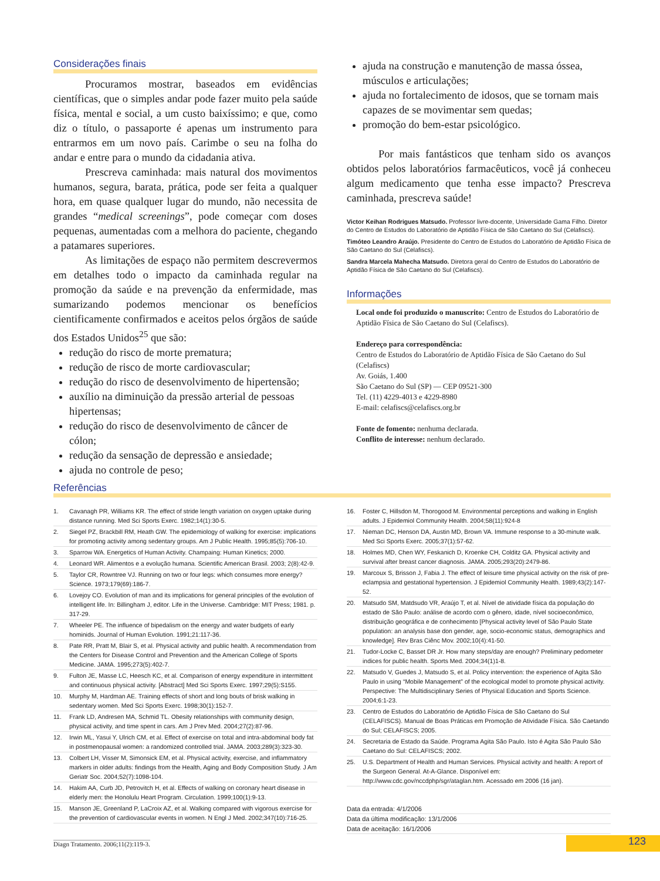Considerações finais
Procuramos mostrar, baseados em evidências científicas, que o simples andar pode fazer muito pela saúde física, mental e social, a um custo baixíssimo; e que, como diz o título, o passaporte é apenas um instrumento para entrarmos em um novo país. Carimbe o seu na folha do andar e entre para o mundo da cidadania ativa.
Prescreva caminhada: mais natural dos movimentos humanos, segura, barata, prática, pode ser feita a qualquer hora, em quase qualquer lugar do mundo, não necessita de grandes “medical screenings”, pode começar com doses pequenas, aumentadas com a melhora do paciente, chegando a patamares superiores.
As limitações de espaço não permitem descrevermos em detalhes todo o impacto da caminhada regular na promoção da saúde e na prevenção da enfermidade, mas sumarizando podemos mencionar os benefícios cientificamente confirmados e aceitos pelos órgãos de saúde dos Estados Unidos<sup>25</sup> que são:
redução do risco de morte prematura;
redução de risco de morte cardiovascular;
redução do risco de desenvolvimento de hipertensão;
auxílio na diminuição da pressão arterial de pessoas hipertensas;
redução do risco de desenvolvimento de câncer de cólon;
redução da sensação de depressão e ansiedade;
ajuda no controle de peso;
ajuda na construção e manutenção de massa óssea, músculos e articulações;
ajuda no fortalecimento de idosos, que se tornam mais capazes de se movimentar sem quedas;
promoção do bem-estar psicológico.
Por mais fantásticos que tenham sido os avanços obtidos pelos laboratórios farmacêuticos, você já conheceu algum medicamento que tenha esse impacto? Prescreva caminhada, prescreva saúde!
Victor Keihan Rodrigues Matsudo. Professor livre-docente, Universidade Gama Filho. Diretor do Centro de Estudos do Laboratório de Aptidão Física de São Caetano do Sul (Celafiscs).
Timóteo Leandro Araújo. Presidente do Centro de Estudos do Laboratório de Aptidão Física de São Caetano do Sul (Celafiscs).
Sandra Marcela Mahecha Matsudo. Diretora geral do Centro de Estudos do Laboratório de Aptidão Física de São Caetano do Sul (Celafiscs).
Informações
Local onde foi produzido o manuscrito: Centro de Estudos do Laboratório de Aptidão Física de São Caetano do Sul (Celafiscs).
Endereço para correspondência:
Centro de Estudos do Laboratório de Aptidão Física de São Caetano do Sul (Celafiscs)
Av. Goiás, 1.400
São Caetano do Sul (SP) — CEP 09521-300
Tel. (11) 4229-4013 e 4229-8980
E-mail: celafiscs@celafiscs.org.br
Fonte de fomento: nenhuma declarada.
Conflito de interesse: nenhum declarado.
Referências
1. Cavanagh PR, Williams KR. The effect of stride length variation on oxygen uptake during distance running. Med Sci Sports Exerc. 1982;14(1):30-5.
2. Siegel PZ, Brackbill RM, Heath GW. The epidemiology of walking for exercise: implications for promoting activity among sedentary groups. Am J Public Health. 1995;85(5):706-10.
3. Sparrow WA. Energetics of Human Activity. Champaing: Human Kinetics; 2000.
4. Leonard WR. Alimentos e a evolução humana. Scientific American Brasil. 2003; 2(8):42-9.
5. Taylor CR, Rowntree VJ. Running on two or four legs: which consumes more energy? Science. 1973;179(69):186-7.
6. Lovejoy CO. Evolution of man and its implications for general principles of the evolution of intelligent life. In: Billingham J, editor. Life in the Universe. Cambridge: MIT Press; 1981. p. 317-29.
7. Wheeler PE. The influence of bipedalism on the energy and water budgets of early hominids. Journal of Human Evolution. 1991;21:117-36.
8. Pate RR, Pratt M, Blair S, et al. Physical activity and public health. A recommendation from the Centers for Disease Control and Prevention and the American College of Sports Medicine. JAMA. 1995;273(5):402-7.
9. Fulton JE, Masse LC, Heesch KC, et al. Comparison of energy expenditure in intermittent and continuous physical activity. [Abstract] Med Sci Sports Exerc. 1997;29(5):S155.
10. Murphy M, Hardman AE. Training effects of short and long bouts of brisk walking in sedentary women. Med Sci Sports Exerc. 1998;30(1):152-7.
11. Frank LD, Andresen MA, Schmid TL. Obesity relationships with community design, physical activity, and time spent in cars. Am J Prev Med. 2004;27(2):87-96.
12. Irwin ML, Yasui Y, Ulrich CM, et al. Effect of exercise on total and intra-abdominal body fat in postmenopausal women: a randomized controlled trial. JAMA. 2003;289(3):323-30.
13. Colbert LH, Visser M, Simonsick EM, et al. Physical activity, exercise, and inflammatory markers in older adults: findings from the Health, Aging and Body Composition Study. J Am Geriatr Soc. 2004;52(7):1098-104.
14. Hakim AA, Curb JD, Petrovitch H, et al. Effects of walking on coronary heart disease in elderly men: the Honolulu Heart Program. Circulation. 1999;100(1):9-13.
15. Manson JE, Greenland P, LaCroix AZ, et al. Walking compared with vigorous exercise for the prevention of cardiovascular events in women. N Engl J Med. 2002;347(10):716-25.
16. Foster C, Hillsdon M, Thorogood M. Environmental perceptions and walking in English adults. J Epidemiol Community Health. 2004;58(11):924-8
17. Nieman DC, Henson DA, Austin MD, Brown VA. Immune response to a 30-minute walk. Med Sci Sports Exerc. 2005;37(1):57-62.
18. Holmes MD, Chen WY, Feskanich D, Kroenke CH, Colditz GA. Physical activity and survival after breast cancer diagnosis. JAMA. 2005;293(20):2479-86.
19. Marcoux S, Brisson J, Fabia J. The effect of leisure time physical activity on the risk of pre-eclampsia and gestational hypertension. J Epidemiol Community Health. 1989;43(2):147-52.
20. Matsudo SM, Matdsudo VR, Araújo T, et al. Nível de atividade física da população do estado de São Paulo: análise de acordo com o gênero, idade, nível socioeconômico, distribuição geográfica e de conhecimento [Physical activity level of São Paulo State population: an analysis base don gender, age, socio-economic status, demographics and knowledge]. Rev Bras Ciênc Mov. 2002;10(4):41-50.
21. Tudor-Locke C, Basset DR Jr. How many steps/day are enough? Preliminary pedometer indices for public health. Sports Med. 2004;34(1)1-8.
22. Matsudo V, Guedes J, Matsudo S, et al. Policy intervention: the experience of Agita São Paulo in using “Mobile Management” of the ecological model to promote physical activity. Perspective: The Multidisciplinary Series of Physical Education and Sports Science. 2004;6:1-23.
23. Centro de Estudos do Laboratório de Aptidão Física de São Caetano do Sul (CELAFISCS). Manual de Boas Práticas em Promoção de Atividade Física. São Caetando do Sul; CELAFISCS; 2005.
24. Secretaria de Estado da Saúde. Programa Agita São Paulo. Isto é Agita São Paulo São Caetano do Sul: CELAFISCS; 2002.
25. U.S. Department of Health and Human Services. Physical activity and health: A report of the Surgeon General. At-A-Glance. Disponível em: http://www.cdc.gov/nccdphp/sgr/ataglan.htm. Acessado em 2006 (16 jan).
Data da entrada: 4/1/2006
Data da última modificação: 13/1/2006
Data de aceitação: 16/1/2006
Diagn Tratamento. 2006;11(2):119-3.
123